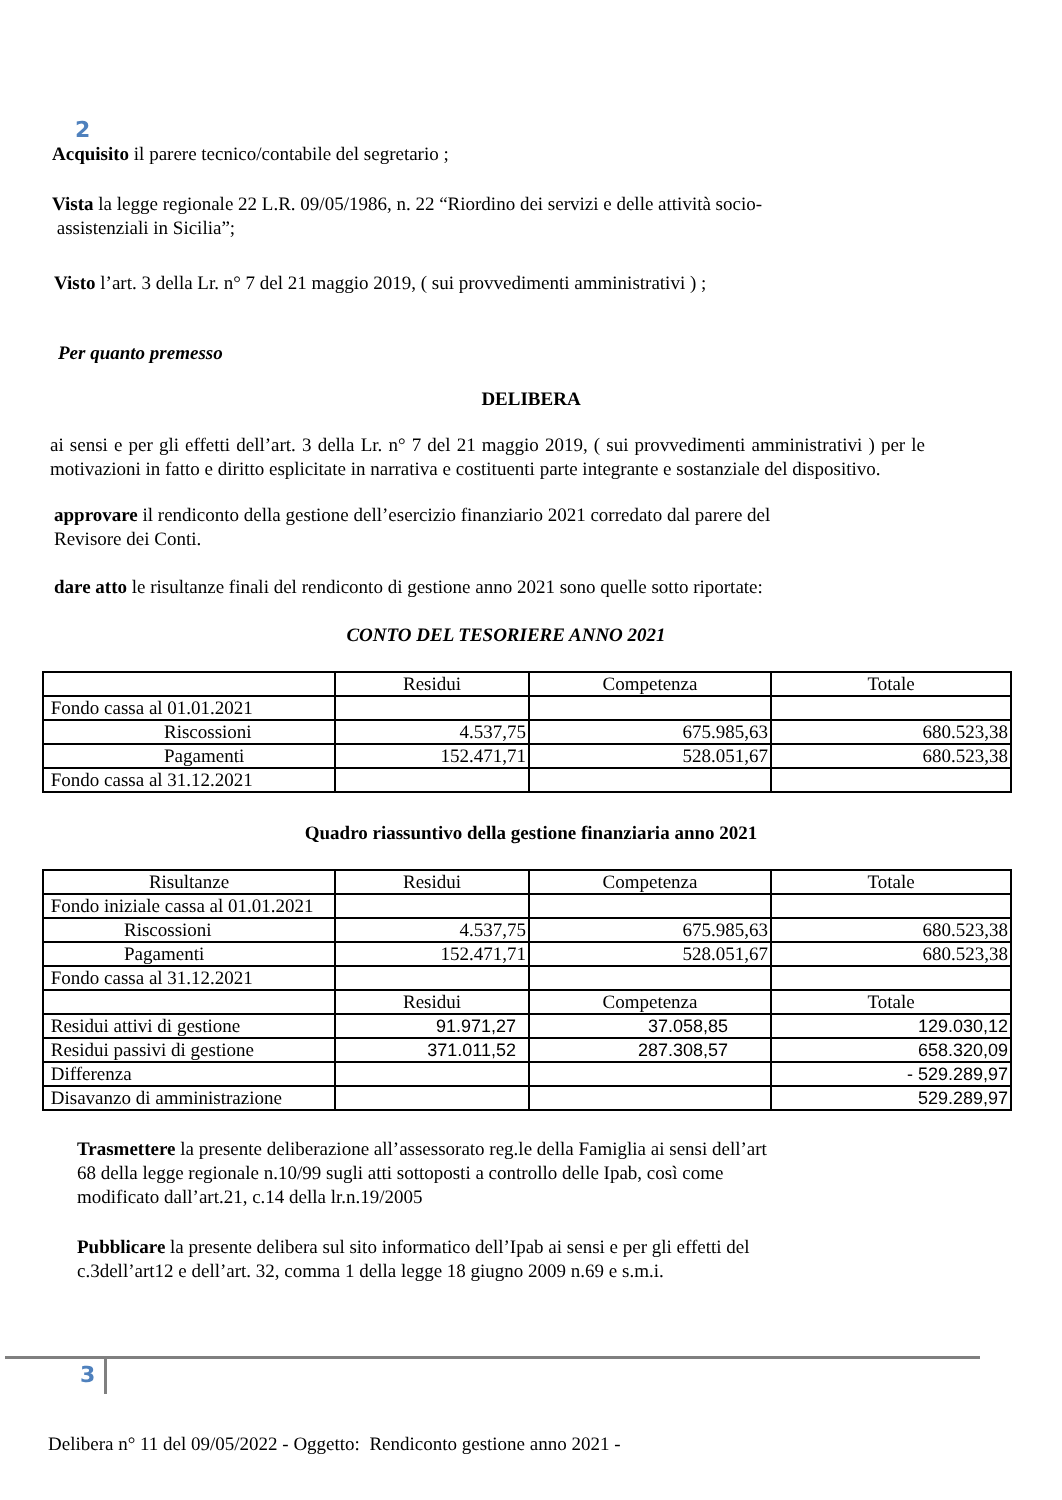2
Acquisito il parere tecnico/contabile del segretario ;
Vista la legge regionale 22 L.R. 09/05/1986, n. 22 “Riordino dei servizi e delle attività socio-
assistenziali in Sicilia”;
Visto l’art. 3 della Lr. n° 7 del 21 maggio 2019, ( sui provvedimenti amministrativi ) ;
Per quanto premesso
DELIBERA
ai sensi e per gli effetti dell’art. 3 della Lr. n° 7 del 21 maggio 2019, ( sui provvedimenti amministrativi ) per le motivazioni in fatto e diritto esplicitate in narrativa e costituenti parte integrante e sostanziale del dispositivo.
approvare il rendiconto della gestione dell’esercizio finanziario 2021 corredato dal parere del
Revisore dei Conti.
dare atto le risultanze finali del rendiconto di gestione anno 2021 sono quelle sotto riportate:
CONTO DEL TESORIERE ANNO 2021
| | Residui | Competenza | Totale |
| Fondo cassa al 01.01.2021 | | | |
| Riscossioni | 4.537,75 | 675.985,63 | 680.523,38 |
| Pagamenti | 152.471,71 | 528.051,67 | 680.523,38 |
| Fondo cassa al 31.12.2021 | | | |
Quadro riassuntivo della gestione finanziaria anno 2021
| Risultanze | Residui | Competenza | Totale |
| Fondo iniziale cassa al 01.01.2021 | | | |
| Riscossioni | 4.537,75 | 675.985,63 | 680.523,38 |
| Pagamenti | 152.471,71 | 528.051,67 | 680.523,38 |
| Fondo cassa al 31.12.2021 | | | |
| | Residui | Competenza | Totale |
| Residui attivi di gestione | 91.971,27 | 37.058,85 | 129.030,12 |
| Residui passivi di gestione | 371.011,52 | 287.308,57 | 658.320,09 |
| Differenza | | | - 529.289,97 |
| Disavanzo di amministrazione | | | 529.289,97 |
Trasmettere la presente deliberazione all’assessorato reg.le della Famiglia ai sensi dell’art
68 della legge regionale n.10/99 sugli atti sottoposti a controllo delle Ipab, così come
modificato dall’art.21, c.14 della lr.n.19/2005
Pubblicare la presente delibera sul sito informatico dell’Ipab ai sensi e per gli effetti del
c.3dell’art12 e dell’art. 32, comma 1 della legge 18 giugno 2009 n.69 e s.m.i.
3
Delibera n° 11 del 09/05/2022 - Oggetto: Rendiconto gestione anno 2021 -